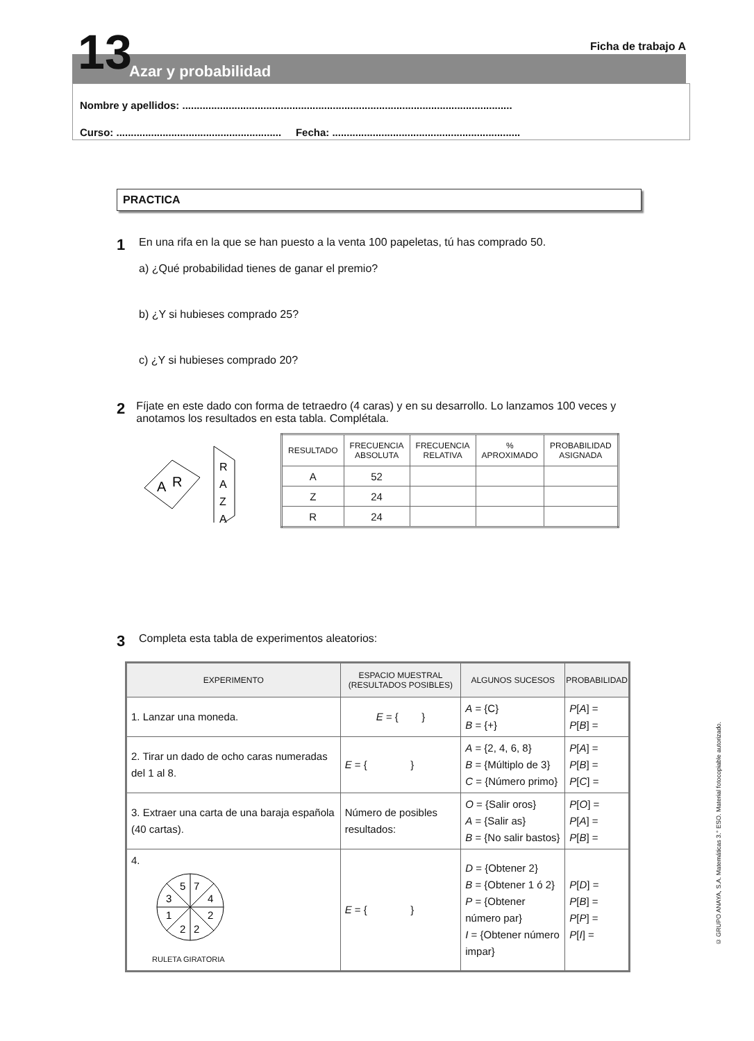13
Azar y probabilidad
Ficha de trabajo A
Nombre y apellidos: ..................................................................................................................
Curso: ......................................................... Fecha: .................................................................
PRACTICA
1
En una rifa en la que se han puesto a la venta 100 papeletas, tú has comprado 50.
a) ¿Qué probabilidad tienes de ganar el premio?
b) ¿Y si hubieses comprado 25?
c) ¿Y si hubieses comprado 20?
2
Fíjate en este dado con forma de tetraedro (4 caras) y en su desarrollo. Lo lanzamos 100 veces y anotamos los resultados en esta tabla. Complétala.
A
R
R
A
Z
A
| RESULTADO | FRECUENCIA ABSOLUTA | FRECUENCIA RELATIVA | % APROXIMADO | PROBABILIDAD ASIGNADA |
| --- | --- | --- | --- | --- |
| A | 52 | | | |
| Z | 24 | | | |
| R | 24 | | | |
3
Completa esta tabla de experimentos aleatorios:
| EXPERIMENTO | ESPACIO MUESTRAL (RESULTADOS POSIBLES) | ALGUNOS SUCESOS | PROBABILIDAD |
| --- | --- | --- | --- |
| 1. Lanzar una moneda. | E = { } | A = {C} B = {+} | P [ A ] = P [ B ] = |
| 2. Tirar un dado de ocho caras numeradas del 1 al 8. | E = { } | A = {2, 4, 6, 8} B = {Múltiplo de 3} C = {Número primo} | P [ A ] = P [ B ] = P [ C ] = |
| 3. Extraer una carta de una baraja española (40 cartas). | Número de posibles resultados: | O = {Salir oros} A = {Salir as} B = {No salir bastos} | P [ O ] = P [ A ] = P [ B ] = |
| 4. 5 7 3 4 1 2 2 2 RULETA GIRATORIA | E = { } | D = {Obtener 2} B = {Obtener 1 ó 2} P = {Obtener número par} I = {Obtener número impar} | P [ D ] = P [ B ] = P [ P ] = P [ I ] = |
© GRUPO ANAYA, S.A. Matemáticas 3.° ESO. Material fotocopiable autorizado.